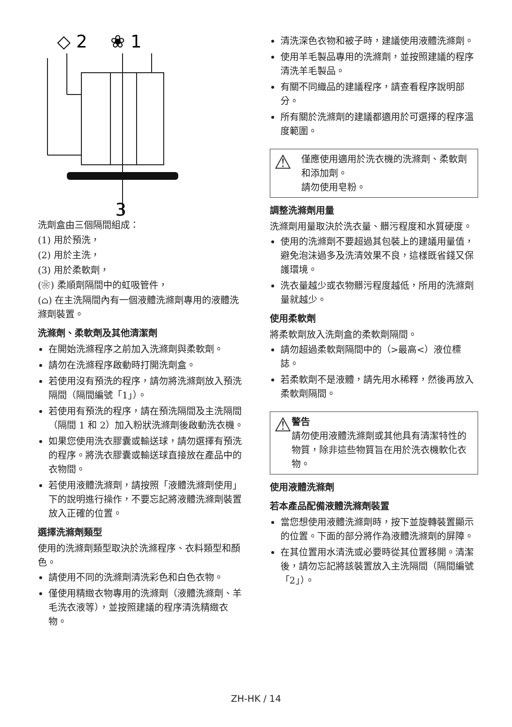◇ 2
❀ 1
3
洗劑盒由三個隔間組成：
(1) 用於預洗，
(2) 用於主洗，
(3) 用於柔軟劑，
(❀) 柔順劑隔間中的虹吸管件，
(⌂) 在主洗隔間內有一個液體洗滌劑專用的液體洗滌劑裝置。
洗滌劑、柔軟劑及其他清潔劑
在開始洗滌程序之前加入洗滌劑與柔軟劑。
請勿在洗滌程序啟動時打開洗劑盒。
若使用沒有預洗的程序，請勿將洗滌劑放入預洗隔間（隔間編號「1」）。
若使用有預洗的程序，請在預洗隔間及主洗隔間（隔間 1 和 2）加入粉狀洗滌劑後啟動洗衣機。
如果您使用洗衣膠囊或輸送球，請勿選擇有預洗的程序。將洗衣膠囊或輸送球直接放在產品中的衣物間。
若使用液體洗滌劑，請按照「液體洗滌劑使用」下的說明進行操作，不要忘記將液體洗滌劑裝置放入正確的位置。
選擇洗滌劑類型
使用的洗滌劑類型取決於洗滌程序、衣料類型和顏色。
請使用不同的洗滌劑清洗彩色和白色衣物。
僅使用精緻衣物專用的洗滌劑（液體洗滌劑、羊毛洗衣液等），並按照建議的程序清洗精緻衣物。
清洗深色衣物和被子時，建議使用液體洗滌劑。
使用羊毛製品專用的洗滌劑，並按照建議的程序清洗羊毛製品。
有關不同織品的建議程序，請查看程序說明部分。
所有關於洗滌劑的建議都適用於可選擇的程序溫度範圍。
⚠
僅應使用適用於洗衣機的洗滌劑、柔軟劑和添加劑。
請勿使用皂粉。
調整洗滌劑用量
洗滌劑用量取決於洗衣量、髒污程度和水質硬度。
使用的洗滌劑不要超過其包裝上的建議用量值，避免泡沫過多及洗清效果不良，這樣既省錢又保護環境。
洗衣量越少或衣物髒污程度越低，所用的洗滌劑量就越少。
使用柔軟劑
將柔軟劑放入洗劑盒的柔軟劑隔間。
請勿超過柔軟劑隔間中的（>最高<）液位標誌。
若柔軟劑不是液體，請先用水稀釋，然後再放入柔軟劑隔間。
⚠
警告
請勿使用液體洗滌劑或其他具有清潔特性的物質，除非這些物質旨在用於洗衣機軟化衣物。
使用液體洗滌劑
若本產品配備液體洗滌劑裝置
當您想使用液體洗滌劑時，按下並旋轉裝置顯示的位置。下面的部分將作為液體洗滌劑的屏障。
在其位置用水清洗或必要時從其位置移開。清潔後，請勿忘記將該裝置放入主洗隔間（隔間編號「2」）。
ZH-HK / 14